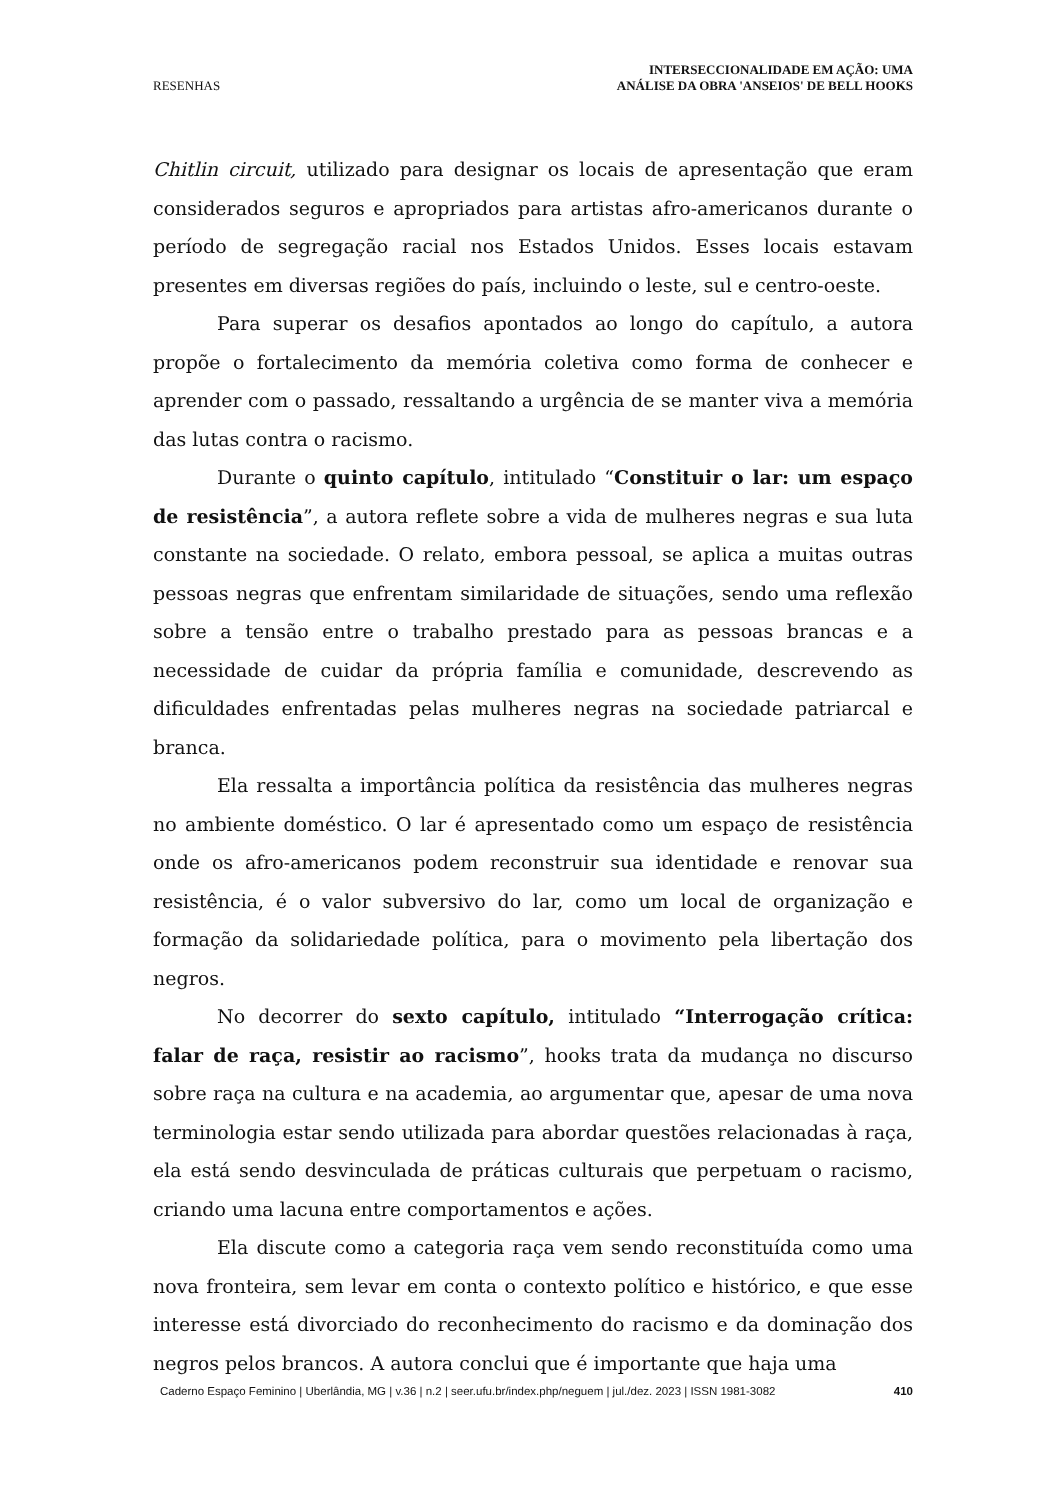RESENHAS
INTERSECCIONALIDADE EM AÇÃO: UMA
ANÁLISE DA OBRA 'ANSEIOS' DE BELL HOOKS
Chitlin circuit, utilizado para designar os locais de apresentação que eram considerados seguros e apropriados para artistas afro-americanos durante o período de segregação racial nos Estados Unidos. Esses locais estavam presentes em diversas regiões do país, incluindo o leste, sul e centro-oeste.
Para superar os desafios apontados ao longo do capítulo, a autora propõe o fortalecimento da memória coletiva como forma de conhecer e aprender com o passado, ressaltando a urgência de se manter viva a memória das lutas contra o racismo.
Durante o quinto capítulo, intitulado “Constituir o lar: um espaço de resistência”, a autora reflete sobre a vida de mulheres negras e sua luta constante na sociedade. O relato, embora pessoal, se aplica a muitas outras pessoas negras que enfrentam similaridade de situações, sendo uma reflexão sobre a tensão entre o trabalho prestado para as pessoas brancas e a necessidade de cuidar da própria família e comunidade, descrevendo as dificuldades enfrentadas pelas mulheres negras na sociedade patriarcal e branca.
Ela ressalta a importância política da resistência das mulheres negras no ambiente doméstico. O lar é apresentado como um espaço de resistência onde os afro-americanos podem reconstruir sua identidade e renovar sua resistência, é o valor subversivo do lar, como um local de organização e formação da solidariedade política, para o movimento pela libertação dos negros.
No decorrer do sexto capítulo, intitulado “Interrogação crítica: falar de raça, resistir ao racismo”, hooks trata da mudança no discurso sobre raça na cultura e na academia, ao argumentar que, apesar de uma nova terminologia estar sendo utilizada para abordar questões relacionadas à raça, ela está sendo desvinculada de práticas culturais que perpetuam o racismo, criando uma lacuna entre comportamentos e ações.
Ela discute como a categoria raça vem sendo reconstituída como uma nova fronteira, sem levar em conta o contexto político e histórico, e que esse interesse está divorciado do reconhecimento do racismo e da dominação dos negros pelos brancos. A autora conclui que é importante que haja uma
Caderno Espaço Feminino | Uberlândia, MG | v.36 | n.2 | seer.ufu.br/index.php/neguem | jul./dez. 2023 | ISSN 1981-3082 410